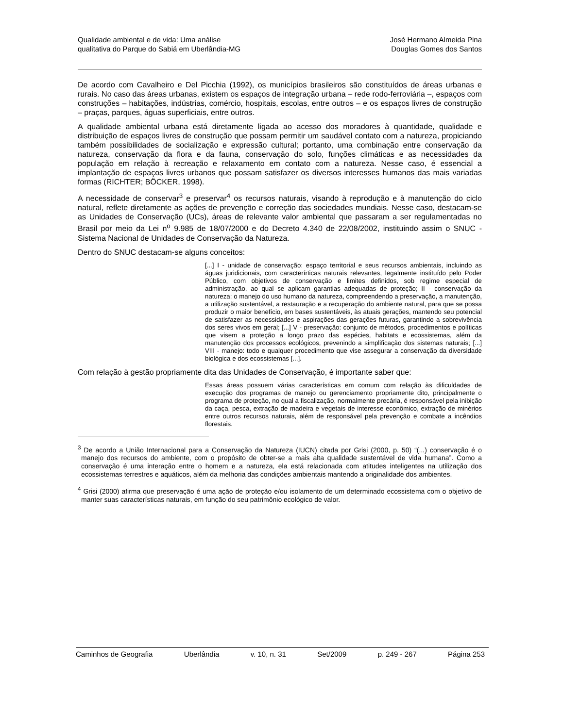Qualidade ambiental e de vida: Uma análise
qualitativa do Parque do Sabiá em Uberlândia-MG
José Hermano Almeida Pina
Douglas Gomes dos Santos
De acordo com Cavalheiro e Del Picchia (1992), os municípios brasileiros são constituídos de áreas urbanas e rurais. No caso das áreas urbanas, existem os espaços de integração urbana – rede rodo-ferroviária –, espaços com construções – habitações, indústrias, comércio, hospitais, escolas, entre outros – e os espaços livres de construção – praças, parques, águas superficiais, entre outros.
A qualidade ambiental urbana está diretamente ligada ao acesso dos moradores à quantidade, qualidade e distribuição de espaços livres de construção que possam permitir um saudável contato com a natureza, propiciando também possibilidades de socialização e expressão cultural; portanto, uma combinação entre conservação da natureza, conservação da flora e da fauna, conservação do solo, funções climáticas e as necessidades da população em relação à recreação e relaxamento em contato com a natureza. Nesse caso, é essencial a implantação de espaços livres urbanos que possam satisfazer os diversos interesses humanos das mais variadas formas (RICHTER; BÖCKER, 1998).
A necessidade de conservar<sup>3</sup> e preservar<sup>4</sup> os recursos naturais, visando à reprodução e à manutenção do ciclo natural, reflete diretamente as ações de prevenção e correção das sociedades mundiais. Nesse caso, destacam-se as Unidades de Conservação (UCs), áreas de relevante valor ambiental que passaram a ser regulamentadas no Brasil por meio da Lei n<sup>o</sup> 9.985 de 18/07/2000 e do Decreto 4.340 de 22/08/2002, instituindo assim o SNUC - Sistema Nacional de Unidades de Conservação da Natureza.
Dentro do SNUC destacam-se alguns conceitos:
[...] I - unidade de conservação: espaço territorial e seus recursos ambientais, incluindo as águas juridicionais, com caracterírticas naturais relevantes, legalmente instituído pelo Poder Público, com objetivos de conservação e limites definidos, sob regime especial de administração, ao qual se aplicam garantias adequadas de proteção; II - conservação da natureza: o manejo do uso humano da natureza, compreendendo a preservação, a manutenção, a utilização sustentável, a restauração e a recuperação do ambiente natural, para que se possa produzir o maior benefício, em bases sustentáveis, às atuais gerações, mantendo seu potencial de satisfazer as necessidades e aspirações das gerações futuras, garantindo a sobrevivência dos seres vivos em geral; [...] V - preservação: conjunto de métodos, procedimentos e políticas que visem a proteção a longo prazo das espécies, habitats e ecossistemas, além da manutenção dos processos ecológicos, prevenindo a simplificação dos sistemas naturais; [...] VIII - manejo: todo e qualquer procedimento que vise assegurar a conservação da diversidade biológica e dos ecossistemas [...].
Com relação à gestão propriamente dita das Unidades de Conservação, é importante saber que:
Essas áreas possuem várias características em comum com relação às dificuldades de execução dos programas de manejo ou gerenciamento propriamente dito, principalmente o programa de proteção, no qual a fiscalização, normalmente precária, é responsável pela inibição da caça, pesca, extração de madeira e vegetais de interesse econômico, extração de minérios entre outros recursos naturais, além de responsável pela prevenção e combate a incêndios florestais.
<sup>3</sup> De acordo a União Internacional para a Conservação da Natureza (IUCN) citada por Grisi (2000, p. 50) “(...) conservação é o manejo dos recursos do ambiente, com o propósito de obter-se a mais alta qualidade sustentável de vida humana”. Como a conservação é uma interação entre o homem e a natureza, ela está relacionada com atitudes inteligentes na utilização dos ecossistemas terrestres e aquáticos, além da melhoria das condições ambientais mantendo a originalidade dos ambientes.
<sup>4</sup> Grisi (2000) afirma que preservação é uma ação de proteção e/ou isolamento de um determinado ecossistema com o objetivo de manter suas características naturais, em função do seu patrimônio ecológico de valor.
Caminhos de Geografia Uberlândia v. 10, n. 31 Set/2009 p. 249 - 267 Página 253